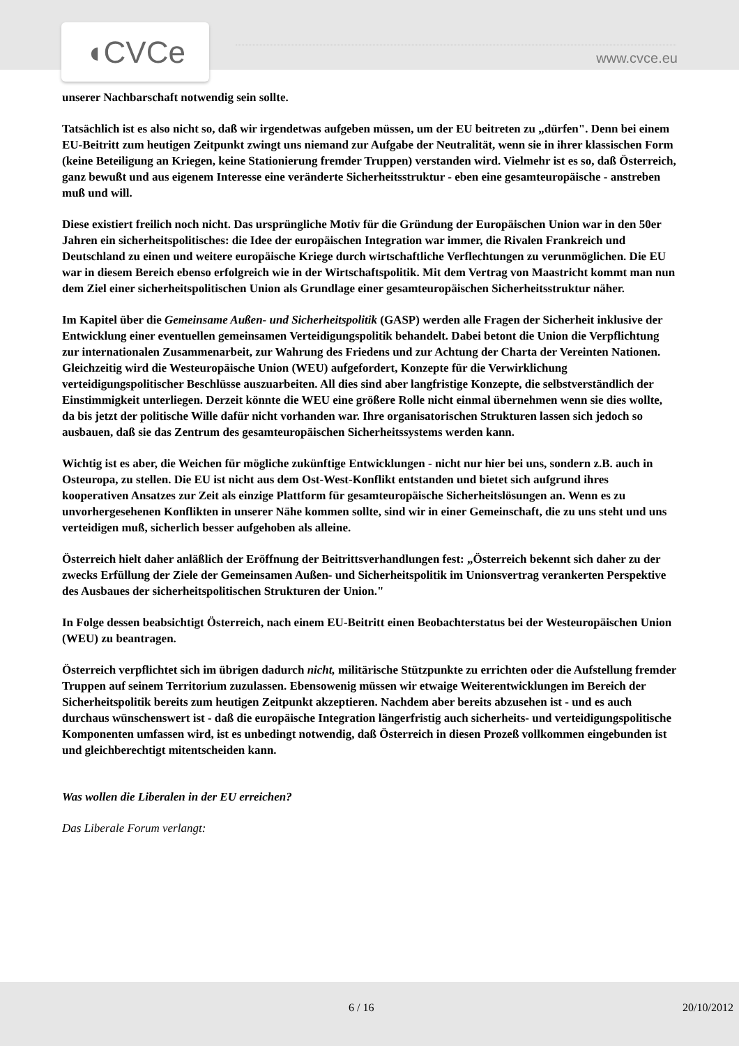◖CVCe www.cvce.eu
unserer Nachbarschaft notwendig sein sollte.
Tatsächlich ist es also nicht so, daß wir irgendetwas aufgeben müssen, um der EU beitreten zu „dürfen". Denn bei einem EU-Beitritt zum heutigen Zeitpunkt zwingt uns niemand zur Aufgabe der Neutralität, wenn sie in ihrer klassischen Form (keine Beteiligung an Kriegen, keine Stationierung fremder Truppen) verstanden wird. Vielmehr ist es so, daß Österreich, ganz bewußt und aus eigenem Interesse eine veränderte Sicherheitsstruktur - eben eine gesamteuropäische - anstreben muß und will.
Diese existiert freilich noch nicht. Das ursprüngliche Motiv für die Gründung der Europäischen Union war in den 50er Jahren ein sicherheitspolitisches: die Idee der europäischen Integration war immer, die Rivalen Frankreich und Deutschland zu einen und weitere europäische Kriege durch wirtschaftliche Verflechtungen zu verunmöglichen. Die EU war in diesem Bereich ebenso erfolgreich wie in der Wirtschaftspolitik. Mit dem Vertrag von Maastricht kommt man nun dem Ziel einer sicherheitspolitischen Union als Grundlage einer gesamteuropäischen Sicherheitsstruktur näher.
Im Kapitel über die Gemeinsame Außen- und Sicherheitspolitik (GASP) werden alle Fragen der Sicherheit inklusive der Entwicklung einer eventuellen gemeinsamen Verteidigungspolitik behandelt. Dabei betont die Union die Verpflichtung zur internationalen Zusammenarbeit, zur Wahrung des Friedens und zur Achtung der Charta der Vereinten Nationen. Gleichzeitig wird die Westeuropäische Union (WEU) aufgefordert, Konzepte für die Verwirklichung verteidigungspolitischer Beschlüsse auszuarbeiten. All dies sind aber langfristige Konzepte, die selbstverständlich der Einstimmigkeit unterliegen. Derzeit könnte die WEU eine größere Rolle nicht einmal übernehmen wenn sie dies wollte, da bis jetzt der politische Wille dafür nicht vorhanden war. Ihre organisatorischen Strukturen lassen sich jedoch so ausbauen, daß sie das Zentrum des gesamteuropäischen Sicherheitssystems werden kann.
Wichtig ist es aber, die Weichen für mögliche zukünftige Entwicklungen - nicht nur hier bei uns, sondern z.B. auch in Osteuropa, zu stellen. Die EU ist nicht aus dem Ost-West-Konflikt entstanden und bietet sich aufgrund ihres kooperativen Ansatzes zur Zeit als einzige Plattform für gesamteuropäische Sicherheitslösungen an. Wenn es zu unvorhergesehenen Konflikten in unserer Nähe kommen sollte, sind wir in einer Gemeinschaft, die zu uns steht und uns verteidigen muß, sicherlich besser aufgehoben als alleine.
Österreich hielt daher anläßlich der Eröffnung der Beitrittsverhandlungen fest: „Österreich bekennt sich daher zu der zwecks Erfüllung der Ziele der Gemeinsamen Außen- und Sicherheitspolitik im Unionsvertrag verankerten Perspektive des Ausbaues der sicherheitspolitischen Strukturen der Union."
In Folge dessen beabsichtigt Österreich, nach einem EU-Beitritt einen Beobachterstatus bei der Westeuropäischen Union (WEU) zu beantragen.
Österreich verpflichtet sich im übrigen dadurch nicht, militärische Stützpunkte zu errichten oder die Aufstellung fremder Truppen auf seinem Territorium zuzulassen. Ebensowenig müssen wir etwaige Weiterentwicklungen im Bereich der Sicherheitspolitik bereits zum heutigen Zeitpunkt akzeptieren. Nachdem aber bereits abzusehen ist - und es auch durchaus wünschenswert ist - daß die europäische Integration längerfristig auch sicherheits- und verteidigungspolitische Komponenten umfassen wird, ist es unbedingt notwendig, daß Österreich in diesen Prozeß vollkommen eingebunden ist und gleichberechtigt mitentscheiden kann.
Was wollen die Liberalen in der EU erreichen?
Das Liberale Forum verlangt:
6 / 16 20/10/2012